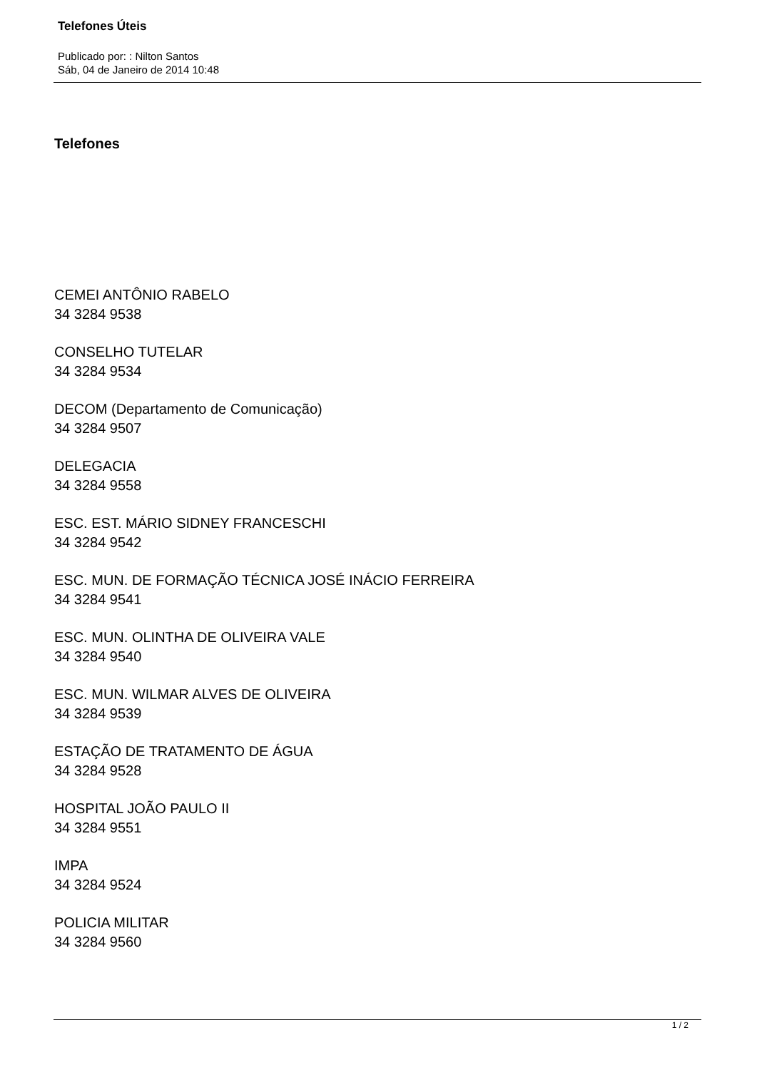Telefones Úteis
Publicado por: : Nilton Santos
Sáb, 04 de Janeiro de 2014 10:48
Telefones
CEMEI ANTÔNIO RABELO
34 3284 9538
CONSELHO TUTELAR
34 3284 9534
DECOM (Departamento de Comunicação)
34 3284 9507
DELEGACIA
34 3284 9558
ESC. EST. MÁRIO SIDNEY FRANCESCHI
34 3284 9542
ESC. MUN. DE FORMAÇÃO TÉCNICA JOSÉ INÁCIO FERREIRA
34 3284 9541
ESC. MUN. OLINTHA DE OLIVEIRA VALE
34 3284 9540
ESC. MUN. WILMAR ALVES DE OLIVEIRA
34 3284 9539
ESTAÇÃO DE TRATAMENTO DE ÁGUA
34 3284 9528
HOSPITAL JOÃO PAULO II
34 3284 9551
IMPA
34 3284 9524
POLICIA MILITAR
34 3284 9560
1 / 2